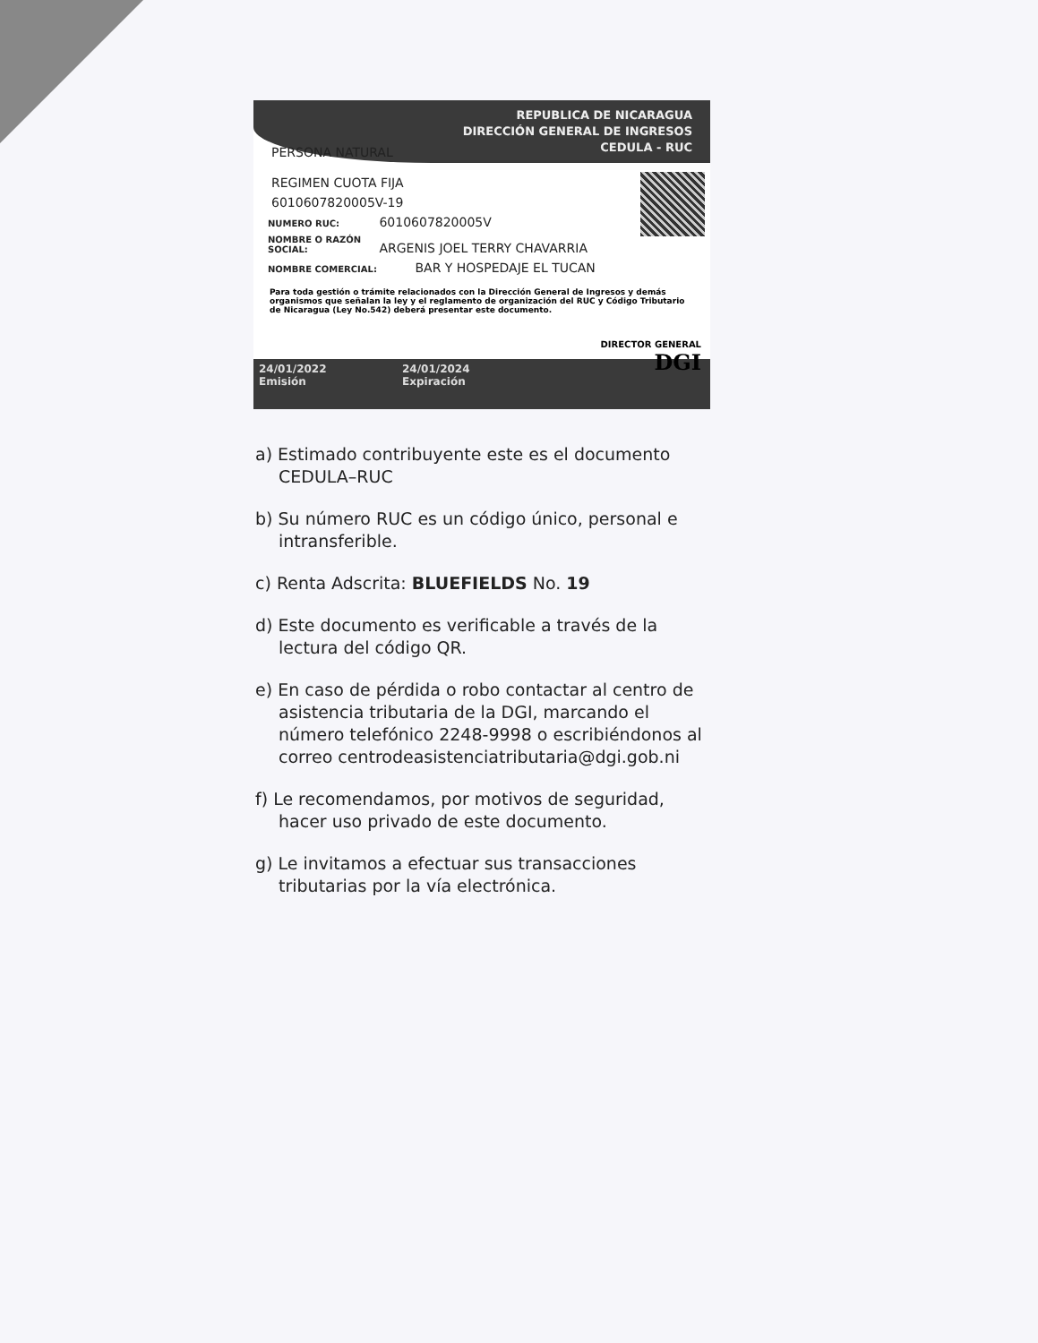REPUBLICA DE NICARAGUA
DIRECCIÓN GENERAL DE INGRESOS
CEDULA - RUC
PERSONA NATURAL
REGIMEN CUOTA FIJA
6010607820005V-19
NUMERO RUC: 6010607820005V
NOMBRE O RAZÓN SOCIAL: ARGENIS JOEL TERRY CHAVARRIA
NOMBRE COMERCIAL: BAR Y HOSPEDAJE EL TUCAN
Para toda gestión o trámite relacionados con la Dirección General de Ingresos y demás organismos que señalan la ley y el reglamento de organización del RUC y Código Tributario de Nicaragua (Ley No.542) deberá presentar este documento.
DIRECTOR GENERAL
DGI
24/01/2022 24/01/2024
Emisión Expiración
a) Estimado contribuyente este es el documento CEDULA–RUC
b) Su número RUC es un código único, personal e intransferible.
c) Renta Adscrita: BLUEFIELDS No. 19
d) Este documento es verificable a través de la lectura del código QR.
e) En caso de pérdida o robo contactar al centro de asistencia tributaria de la DGI, marcando el número telefónico 2248-9998 o escribiéndonos al correo centrodeasistenciatributaria@dgi.gob.ni
f) Le recomendamos, por motivos de seguridad, hacer uso privado de este documento.
g) Le invitamos a efectuar sus transacciones tributarias por la vía electrónica.